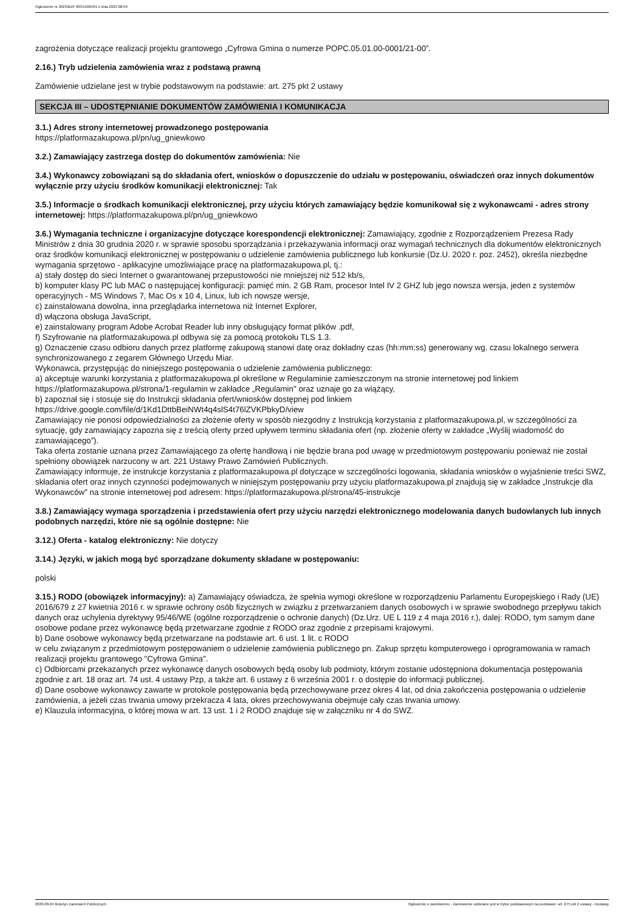Ogłoszenie nr 2023/BZP 00341005/01 z dnia 2023-08-04
zagrożenia dotyczące realizacji projektu grantowego „Cyfrowa Gmina o numerze POPC.05.01.00-0001/21-00”.
2.16.) Tryb udzielenia zamówienia wraz z podstawą prawną
Zamówienie udzielane jest w trybie podstawowym na podstawie: art. 275 pkt 2 ustawy
SEKCJA III – UDOSTĘPNIANIE DOKUMENTÓW ZAMÓWIENIA I KOMUNIKACJA
3.1.) Adres strony internetowej prowadzonego postępowania
https://platformazakupowa.pl/pn/ug_gniewkowo
3.2.) Zamawiający zastrzega dostęp do dokumentów zamówienia: Nie
3.4.) Wykonawcy zobowiązani są do składania ofert, wniosków o dopuszczenie do udziału w postępowaniu, oświadczeń oraz innych dokumentów wyłącznie przy użyciu środków komunikacji elektronicznej: Tak
3.5.) Informacje o środkach komunikacji elektronicznej, przy użyciu których zamawiający będzie komunikował się z wykonawcami - adres strony internetowej: https://platformazakupowa.pl/pn/ug_gniewkowo
3.6.) Wymagania techniczne i organizacyjne dotyczące korespondencji elektronicznej: Zamawiający, zgodnie z Rozporządzeniem Prezesa Rady Ministrów z dnia 30 grudnia 2020 r. w sprawie sposobu sporządzania i przekazywania informacji oraz wymagań technicznych dla dokumentów elektronicznych oraz środków komunikacji elektronicznej w postępowaniu o udzielenie zamówienia publicznego lub konkursie (Dz.U. 2020 r. poz. 2452), określa niezbędne wymagania sprzętowo - aplikacyjne umożliwiające pracę na platformazakupowa.pl, tj.:
a) stały dostęp do sieci Internet o gwarantowanej przepustowości nie mniejszej niż 512 kb/s,
b) komputer klasy PC lub MAC o następującej konfiguracji: pamięć min. 2 GB Ram, procesor Intel IV 2 GHZ lub jego nowsza wersja, jeden z systemów operacyjnych - MS Windows 7, Mac Os x 10 4, Linux, lub ich nowsze wersje,
c) zainstalowana dowolna, inna przeglądarka internetowa niż Internet Explorer,
d) włączona obsługa JavaScript,
e) zainstalowany program Adobe Acrobat Reader lub inny obsługujący format plików .pdf,
f) Szyfrowanie na platformazakupowa.pl odbywa się za pomocą protokołu TLS 1.3.
g) Oznaczenie czasu odbioru danych przez platformę zakupową stanowi datę oraz dokładny czas (hh:mm:ss) generowany wg. czasu lokalnego serwera synchronizowanego z zegarem Głównego Urzędu Miar.
Wykonawca, przystępując do niniejszego postępowania o udzielenie zamówienia publicznego:
a) akceptuje warunki korzystania z platformazakupowa.pl określone w Regulaminie zamieszczonym na stronie internetowej pod linkiem https://platformazakupowa.pl/strona/1-regulamin w zakładce „Regulamin" oraz uznaje go za wiążący,
b) zapoznał się i stosuje się do Instrukcji składania ofert/wniosków dostępnej pod linkiem
https://drive.google.com/file/d/1Kd1DttbBeiNWt4q4slS4t76lZVKPbkyD/view
Zamawiający nie ponosi odpowiedzialności za złożenie oferty w sposób niezgodny z Instrukcją korzystania z platformazakupowa.pl, w szczególności za sytuację, gdy zamawiający zapozna się z treścią oferty przed upływem terminu składania ofert (np. złożenie oferty w zakładce „Wyślij wiadomość do zamawiającego”).
Taka oferta zostanie uznana przez Zamawiającego za ofertę handlową i nie będzie brana pod uwagę w przedmiotowym postępowaniu ponieważ nie został spełniony obowiązek narzucony w art. 221 Ustawy Prawo Zamówień Publicznych.
Zamawiający informuje, że instrukcje korzystania z platformazakupowa.pl dotyczące w szczególności logowania, składania wniosków o wyjaśnienie treści SWZ, składania ofert oraz innych czynności podejmowanych w niniejszym postępowaniu przy użyciu platformazakupowa.pl znajdują się w zakładce „Instrukcje dla Wykonawców" na stronie internetowej pod adresem: https://platformazakupowa.pl/strona/45-instrukcje
3.8.) Zamawiający wymaga sporządzenia i przedstawienia ofert przy użyciu narzędzi elektronicznego modelowania danych budowlanych lub innych podobnych narzędzi, które nie są ogólnie dostępne: Nie
3.12.) Oferta - katalog elektroniczny: Nie dotyczy
3.14.) Języki, w jakich mogą być sporządzane dokumenty składane w postępowaniu:
polski
3.15.) RODO (obowiązek informacyjny): a) Zamawiający oświadcza, że spełnia wymogi określone w rozporządzeniu Parlamentu Europejskiego i Rady (UE) 2016/679 z 27 kwietnia 2016 r. w sprawie ochrony osób fizycznych w związku z przetwarzaniem danych osobowych i w sprawie swobodnego przepływu takich danych oraz uchylenia dyrektywy 95/46/WE (ogólne rozporządzenie o ochronie danych) (Dz.Urz. UE L 119 z 4 maja 2016 r.), dalej: RODO, tym samym dane osobowe podane przez wykonawcę będą przetwarzane zgodnie z RODO oraz zgodnie z przepisami krajowymi.
b) Dane osobowe wykonawcy będą przetwarzane na podstawie art. 6 ust. 1 lit. c RODO
w celu związanym z przedmiotowym postępowaniem o udzielenie zamówienia publicznego pn. Zakup sprzętu komputerowego i oprogramowania w ramach realizacji projektu grantowego "Cyfrowa Gmina".
c) Odbiorcami przekazanych przez wykonawcę danych osobowych będą osoby lub podmioty, którym zostanie udostępniona dokumentacja postępowania zgodnie z art. 18 oraz art. 74 ust. 4 ustawy Pzp, a także art. 6 ustawy z 6 września 2001 r. o dostępie do informacji publicznej.
d) Dane osobowe wykonawcy zawarte w protokole postępowania będą przechowywane przez okres 4 lat, od dnia zakończenia postępowania o udzielenie zamówienia, a jeżeli czas trwania umowy przekracza 4 lata, okres przechowywania obejmuje cały czas trwania umowy.
e) Klauzula informacyjna, o której mowa w art. 13 ust. 1 i 2 RODO znajduje się w załączniku nr 4 do SWZ.
2023-08-04 Biuletyn Zamówień Publicznych Ogłoszenie o zamówieniu - Zamówienie udzielane jest w trybie podstawowym na podstawie: art. 275 pkt 2 ustawy - Dostawy